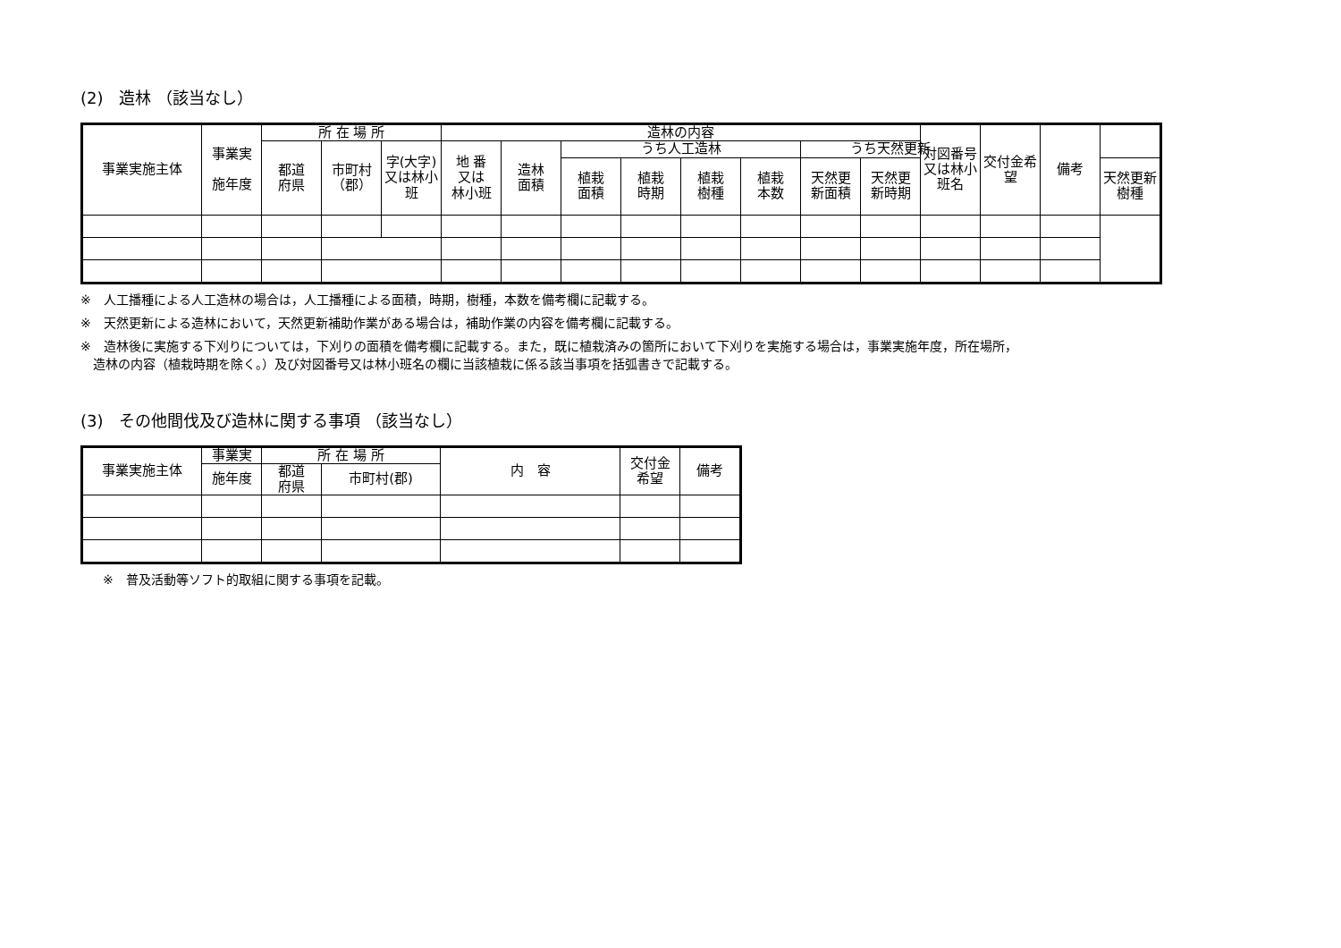(2)　造林 （該当なし）
| 事業実施主体 | 事業実 施年度 | 所 在 場 所 | | | 造林の内容 | | | | | | | | 対図番号又は林小班名 | 交付金希望 | 備考 | |
| --- | --- | --- | --- | --- | --- | --- | --- | --- | --- | --- | --- | --- | --- | --- | --- | --- |
| | | 都道 府県 | 市町村（郡） | 字(大字)又は林小班 | 地 番 又は 林小班 | 造林 面積 | うち人工造林 | | | | うち天然更新 | | | | | |
| | | | | | | | 植栽 面積 | 植栽 時期 | 植栽 樹種 | 植栽 本数 | 天然更 新面積 | 天然更 新時期 | | | | 天然更新 樹種 |
※　人工播種による人工造林の場合は，人工播種による面積，時期，樹種，本数を備考欄に記載する。
※　天然更新による造林において，天然更新補助作業がある場合は，補助作業の内容を備考欄に記載する。
※　造林後に実施する下刈りについては，下刈りの面積を備考欄に記載する。また，既に植栽済みの箇所において下刈りを実施する場合は，事業実施年度，所在場所，
　造林の内容（植栽時期を除く。）及び対図番号又は林小班名の欄に当該植栽に係る該当事項を括弧書きで記載する。
(3)　その他間伐及び造林に関する事項 （該当なし）
| 事業実施主体 | 事業実 | 所 在 場 所 | | 内 容 | 交付金 希望 | 備考 |
| --- | --- | --- | --- | --- | --- | --- |
| | 施年度 | 都道 府県 | 市町村(郡) | | | |
※　普及活動等ソフト的取組に関する事項を記載。